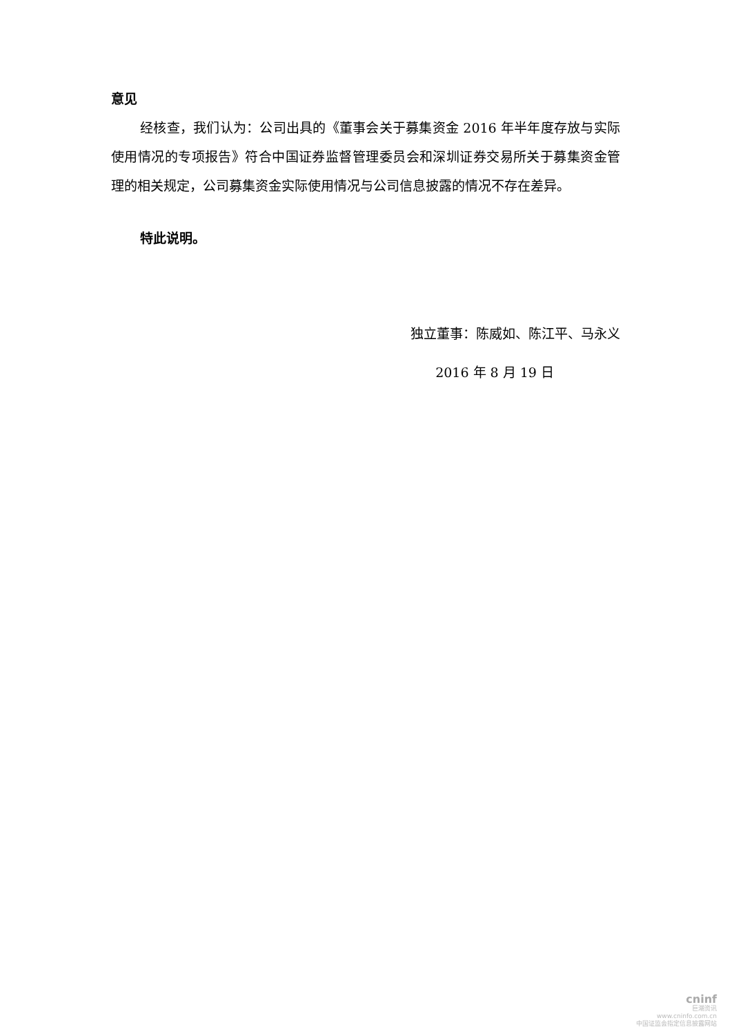意见
经核查，我们认为：公司出具的《董事会关于募集资金 2016 年半年度存放与实际使用情况的专项报告》符合中国证券监督管理委员会和深圳证券交易所关于募集资金管理的相关规定，公司募集资金实际使用情况与公司信息披露的情况不存在差异。
特此说明。
独立董事：陈威如、陈江平、马永义
2016 年 8 月 19 日
cninf
巨潮资讯
www.cninfo.com.cn
中国证监会指定信息披露网站